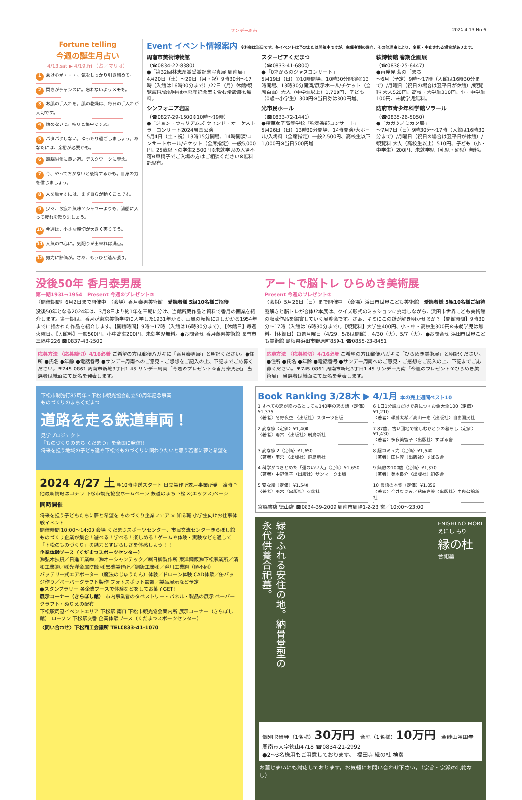サンデー周南 2024.4.13 No.6
Fortune telling
今週の誕生月占い
4/13.sat ▶ 4/19.fri （占／マリオ）
1 怠け心が・・・。気をしっかり引き締めて。
2 閃きがチャンスに。忘れないようメモを。
3 お肌の手入れを。肌の乾燥は、毎日の手入れが大切です。
4 諦めないで。粘りと集中ですよ。
5 バタバタしない。ゆったり過ごしましょう。あなたには、余裕が必要かも。
6 頭脳労働に良い週。デスクワークに専念。
7 今、やっておかないと後悔するかも。自身の力を信じましょう。
8 人を動かすには、まず自らが動くことです。
9 少々、お疲れ気味？シャワーよりも、湯船に入って疲れを取りましょう。
10 今週は、小さな親切が大きく実りそう。
11 人気の中心に。気配りが出来れば満点。
12 努力に評価が。さあ、もうひと踏ん張り。
Event イベント情報案内 ※料金は当日です。各イベントは予定または開催中ですが、主催者側の意向、その他理由により、変更・中止される場合があります。
周南市美術博物館
（☎0834-22-8880）
●「第32回林忠彦賞受賞記念写真展 周南展」
4月20日（土）～29日（月・祝）9時30分～17時（入館は16時30分まで）/22日（月）休館/観覧無料/会期中は林忠彦記念室を含む常設展も無料。
シンフォニア岩国
（☎0827-29-1600※10時～19時）
●「ジョン・ウィリアムズ ウインド・オーケストラ・コンサート2024岩国公演」
5月4日（土・祝）13時15分開場、14時開演/コンサートホール/チケット（全席指定）一般5,000円、25歳以下の学生2,500円※未就学児の入場不可※車椅子でご入場の方はご相談ください※無料託児有。
スターピアくだまつ
（☎0833-41-6800）
●「0才からのジャズコンサート」
5月19日（日）①10時開場、10時30分開演②13時開場、13時30分開演/展示ホール/チケット（全席自由）大人（中学生以上）1,700円、子ども（0歳～小学生）300円※当日券は300円増。
光市民ホール
（☎0833-72-1441）
●精華女子高等学校「吹奏楽部コンサート」
5月26日（日）13時30分開場、14時開演/大ホール/入場料（全席指定）一般2,500円、高校生以下1,000円※当日500円増
萩博物館 春期企画展
（☎0838-25-6447）
●再発見 萩の「まち」
～6月（予定）9時～17時（入館は16時30分まで）/月曜日（祝日の場合は翌平日が休館）/観覧料 大人520円、高校・大学生310円、小・中学生100円、未就学児無料。
防府市青少年科学館ソラール
（☎0835-26-5050）
●「カガクノミカタ展」
～7月7日（日）9時30分～17時（入館は16時30分まで）/月曜日（祝日の場合は翌平日が休館）/観覧料 大人（高校生以上）510円、子ども（小・中学生）200円、未就学児（乳児・幼児）無料。
没後50年 香月泰男展
第一期1931→1954　Present 今週のプレゼント②
〈開催期間〉6月2日まで開催中　〈会場〉香月泰男美術館　愛読者様 5組10名様ご招待
没後50年となる2024年は、3月8日より約1年を三期に分け、当館所蔵作品と資料で香月の画業を紹介します。第一期は、香月が東京美術学校に入学した1931年から、画風の転換にさしかかる1954年までに描かれた作品を紹介します。【開館時間】9時～17時（入館は16時30分まで）。【休館日】毎週火曜日。【入館料】一般500円、小中高生200円、未就学児無料。●お問合せ 香月泰男美術館 長門市三隅中226 ☎0837-43-2500
応募方法 〈応募締切〉4/16必着 ご希望の方は郵便ハガキに「香月泰男展」と明記ください。●住所 ●氏名 ●年齢 ●電話番号 ●サンデー周南へのご意見・ご感想をご記入の上、下記までご応募ください。〒745-0861 周南市新地3丁目1-45 サンデー周南「今週のプレゼント②香月泰男展」 当選者は紙面にて氏名を発表します。
アートで脳トレ ひらめき美術展
Present 今週のプレゼント①
〈会期〉5月26日（日）まで開催中　〈会場〉浜田市世界こども美術館　愛読者様 5組10名様ご招待
謎解きと脳トレが合体!?本展は、クイズ形式のミッションに挑戦しながら、浜田市世界こども美術館の収蔵作品を鑑賞していく展覧会です。さぁ、キミにこの謎が解き明かせるか？【開館時間】9時30分～17時（入館は16時30分まで）。【観覧料】大学生400円、小・中・高校生300円※未就学児は無料。【休館日】毎週月曜日（4/29、5/6は開館）、4/30（火）、5/7（火）。●お問合せ 浜田市世界こども美術館 島根県浜田市野原町859-1 ☎0855-23-8451
応募方法 〈応募締切〉4/16必着 ご希望の方は郵便ハガキに「ひらめき美術展」と明記ください。●住所 ●氏名 ●年齢 ●電話番号 ●サンデー周南へのご意見・ご感想をご記入の上、下記までご応募ください。〒745-0861 周南市新地3丁目1-45 サンデー周南「今週のプレゼント①ひらめき美術展」 当選者は紙面にて氏名を発表します。
下松市制施行85周年・下松市観光協会創立50周年記念事業
ものづくりのまちくだまつ
道路を走る鉄道車両！
見学プロジェクト
「ものづくりのまち くだまつ」を全国に発信!!
将来を担う地域の子ども達や下松でものづくりに関わりたいと思う若者に夢と希望を
2024 4/27 土 朝10時陸送スタート 日立製作所笠戸事業所発　臨時Ｐ他最新情報はコチラ 下松市観光協会ホームページ 鉄道のまち下松 X(エックス)ページ
同時開催
将来を担う子どもたちに夢と希望を ものづくり企業フェア × 知る職 小学生向けお仕事体験イベント
開催時間 10:00～14:00 会場 くだまつスポーツセンター、市民交流センターきらぼし館
ものづくり企業が集合！遊べる！学べる！楽しめる！ゲームや体験・実験などを通して「下松のものづくり」の魅力とすばらしさを体感しよう！！
企業体験ブース（くだまつスポーツセンター）
㈱弘木技研／日進工業㈱／㈱オーシャンテック／㈱日柳製作所 東洋鋼鈑㈱下松事業所／清和工業㈱／㈱光洋金属防蝕 ㈱黒磯製作所／鋼鈑工業㈱／澄川工業㈱（順不同）
バッテリー式エアポーター（魔法のじゅうたん）体験／ドローン体験 CAD体験／缶バッジ作り／ペーパークラフト製作 フォトスポット設置／製品展示など予定
●スタンプラリー 各企業ブースで体験などをしてお菓子GET!
展示コーナー（きらぼし館） 市内事業者のタペストリー・パネル・製品の展示 ペーパークラフト・ぬりえの配布
下松駅周辺イベントエリア 下松駅 南口 下松市観光協会案内所 展示コーナー（きらぼし館） ローソン 下松駅交番 企業体験ブース（くだまつスポーツセンター）
〈問い合わせ〉下松商工会議所 TEL0833-41-1070
Book Ranking 3/28木 ▶ 4/1月 本の売上週間ベスト10
1 すべての恋が終わるとしても140字の恋の話〈定価〉¥1,375
〈著者〉冬野夜空 〈出版社〉スターツ出版
6 1日1分読むだけで身につくお金大全100〈定価〉¥1,210
〈著者〉頼藤太希／高山一恵〈出版社〉自由国民社
2 変な家〈定価〉¥1,400
〈著者〉雨穴 〈出版社〉飛鳥新社
7 87歳、古い団地で愉しむひとりの暮らし〈定価〉¥1,430
〈著者〉多良美智子〈出版社〉すばる舎
3 変な家 2〈定価〉¥1,650
〈著者〉雨穴 〈出版社〉飛鳥新社
8 超コミュ力〈定価〉¥1,540
〈著者〉田村淳〈出版社〉すばる舎
4 科学がつきとめた「運のいい人」〈定価〉¥1,650
〈著者〉中野信子〈出版社〉サンマーク出版
9 無敵の100歳〈定価〉¥1,870
〈著者〉美木良介〈出版社〉幻冬舎
5 変な絵〈定価〉¥1,540
〈著者〉雨穴〈出版社〉双葉社
10 言語の本質〈定価〉¥1,056
〈著者〉今井むつみ／秋田喜美〈出版社〉中央公論新社
宮脇書店 徳山店 ☎0834-39-2009 周南市周陽1-2-23 営／10:00～23:00
緑あふれる安住の地。納骨堂型の永代供養合祀墓。
ENISHI NO MORI
えにし もり
縁の杜
合祀墓
個別収骨種（1名様）30万円　合祀（1名様）10万円　金砂山福田寺 周南市大字徳山4718 ☎0834-21-2992
●2～3名様用もご用意しております。　福田寺 縁の杜 検索
お墓じまいにも対応しております。お気軽にお問い合わせ下さい。（宗旨・宗派の制約なし）